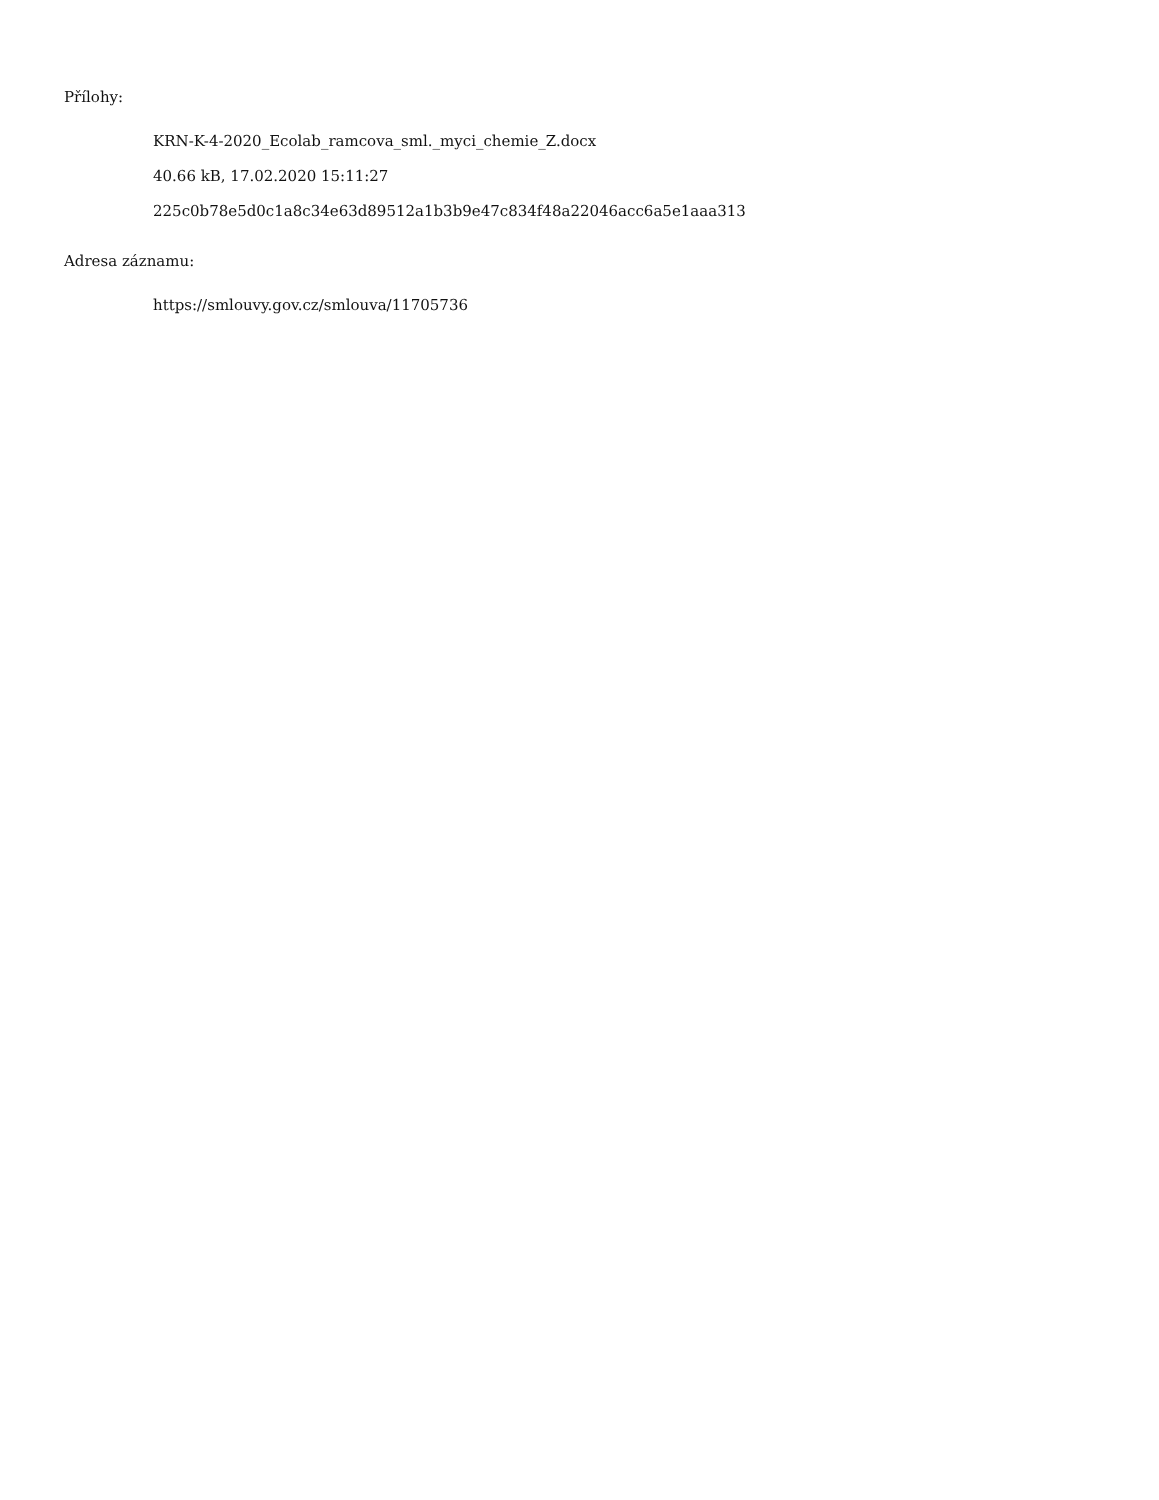Přílohy:
KRN-K-4-2020_Ecolab_ramcova_sml._myci_chemie_Z.docx
40.66 kB, 17.02.2020 15:11:27
225c0b78e5d0c1a8c34e63d89512a1b3b9e47c834f48a22046acc6a5e1aaa313
Adresa záznamu:
https://smlouvy.gov.cz/smlouva/11705736